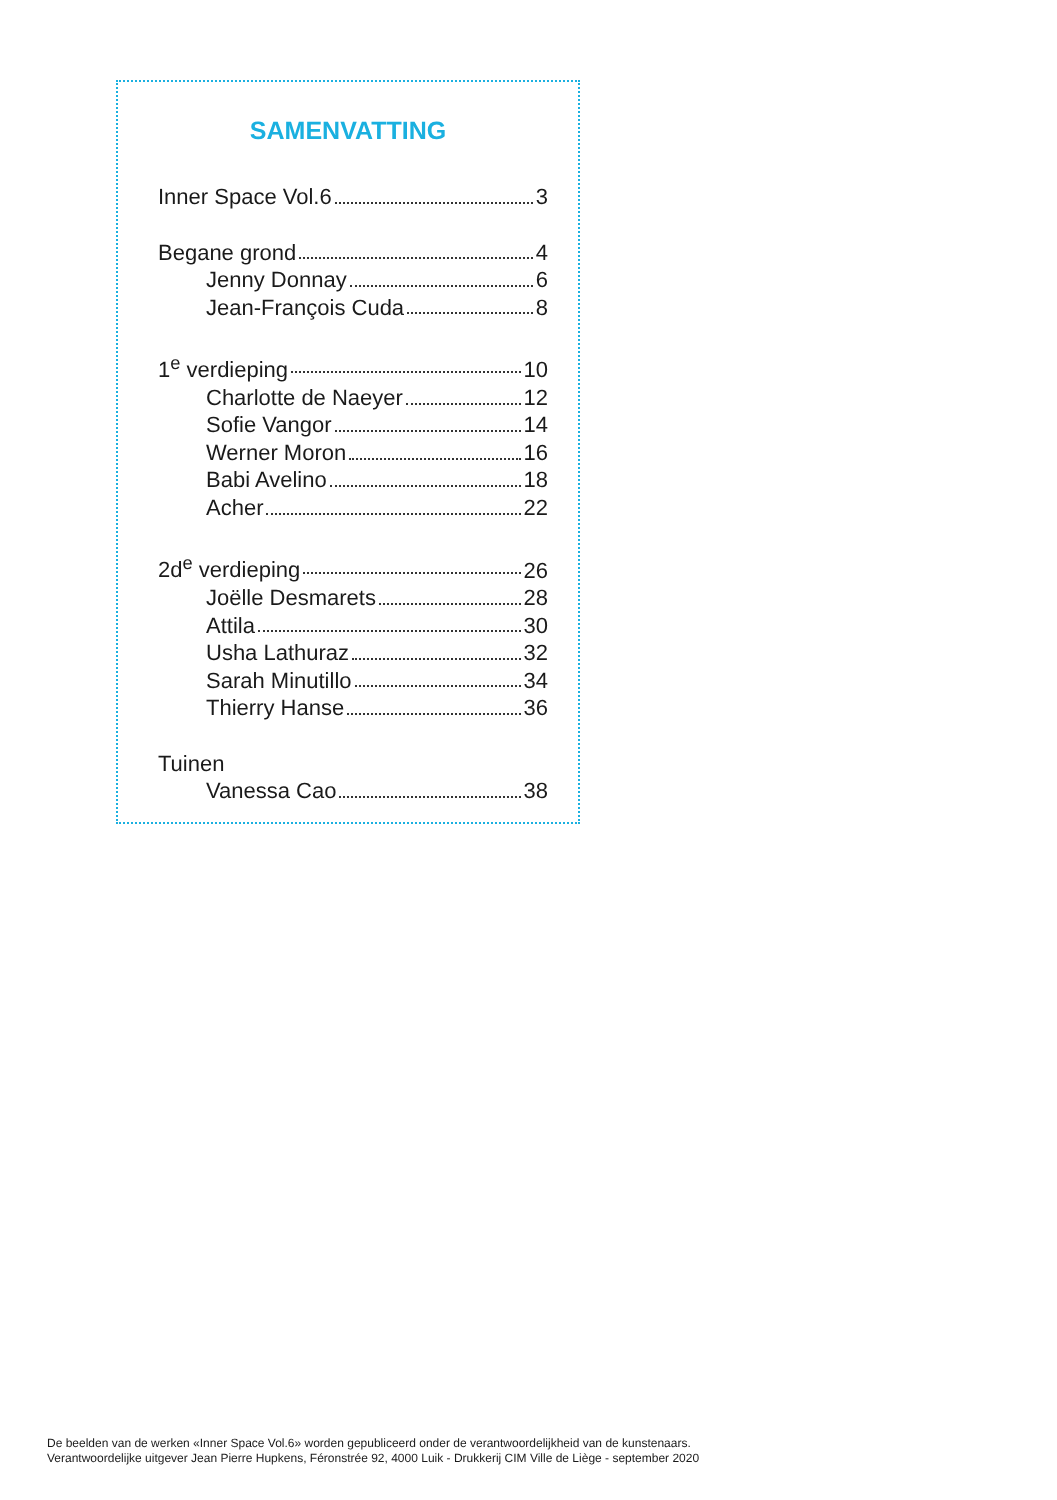SAMENVATTING
Inner Space Vol.6 3
Begane grond 4
Jenny Donnay 6
Jean-François Cuda 8
1<sup>e</sup> verdieping 10
Charlotte de Naeyer 12
Sofie Vangor 14
Werner Moron 16
Babi Avelino 18
Acher 22
2d<sup>e</sup> verdieping 26
Joëlle Desmarets 28
Attila 30
Usha Lathuraz 32
Sarah Minutillo 34
Thierry Hanse 36
Tuinen
Vanessa Cao 38
De beelden van de werken «Inner Space Vol.6» worden gepubliceerd onder de verantwoordelijkheid van de kunstenaars.
Verantwoordelijke uitgever Jean Pierre Hupkens, Féronstrée 92, 4000 Luik - Drukkerij CIM Ville de Liège - september 2020